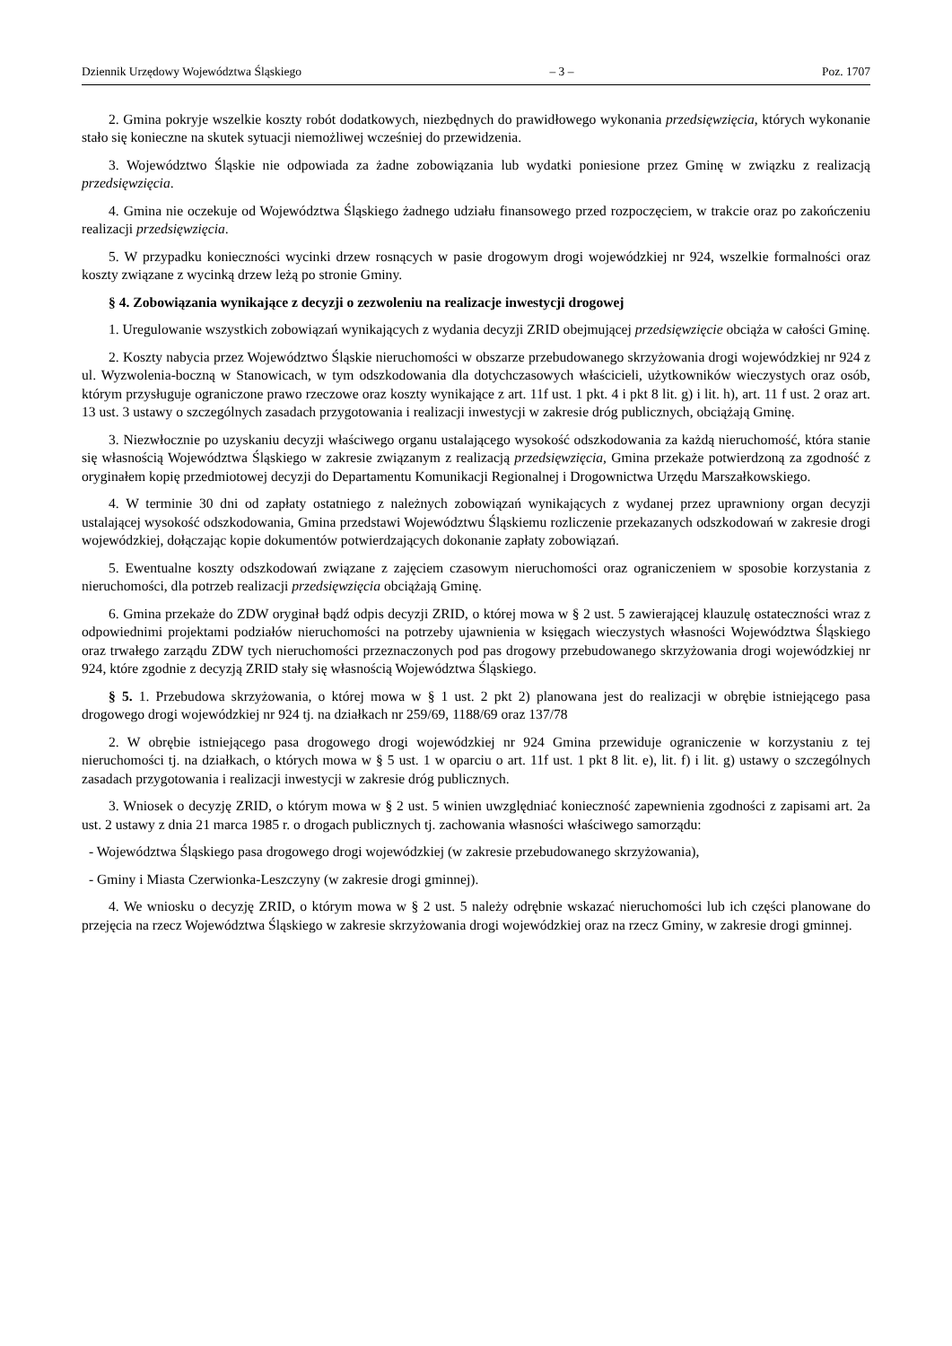Dziennik Urzędowy Województwa Śląskiego – 3 – Poz. 1707
2. Gmina pokryje wszelkie koszty robót dodatkowych, niezbędnych do prawidłowego wykonania przedsięwzięcia, których wykonanie stało się konieczne na skutek sytuacji niemożliwej wcześniej do przewidzenia.
3. Województwo Śląskie nie odpowiada za żadne zobowiązania lub wydatki poniesione przez Gminę w związku z realizacją przedsięwzięcia.
4. Gmina nie oczekuje od Województwa Śląskiego żadnego udziału finansowego przed rozpoczęciem, w trakcie oraz po zakończeniu realizacji przedsięwzięcia.
5. W przypadku konieczności wycinki drzew rosnących w pasie drogowym drogi wojewódzkiej nr 924, wszelkie formalności oraz koszty związane z wycinką drzew leżą po stronie Gminy.
§ 4. Zobowiązania wynikające z decyzji o zezwoleniu na realizacje inwestycji drogowej
1. Uregulowanie wszystkich zobowiązań wynikających z wydania decyzji ZRID obejmującej przedsięwzięcie obciąża w całości Gminę.
2. Koszty nabycia przez Województwo Śląskie nieruchomości w obszarze przebudowanego skrzyżowania drogi wojewódzkiej nr 924 z ul. Wyzwolenia-boczną w Stanowicach, w tym odszkodowania dla dotychczasowych właścicieli, użytkowników wieczystych oraz osób, którym przysługuje ograniczone prawo rzeczowe oraz koszty wynikające z art. 11f ust. 1 pkt. 4 i pkt 8 lit. g) i lit. h), art. 11 f ust. 2 oraz art. 13 ust. 3 ustawy o szczególnych zasadach przygotowania i realizacji inwestycji w zakresie dróg publicznych, obciążają Gminę.
3. Niezwłocznie po uzyskaniu decyzji właściwego organu ustalającego wysokość odszkodowania za każdą nieruchomość, która stanie się własnością Województwa Śląskiego w zakresie związanym z realizacją przedsięwzięcia, Gmina przekaże potwierdzoną za zgodność z oryginałem kopię przedmiotowej decyzji do Departamentu Komunikacji Regionalnej i Drogownictwa Urzędu Marszałkowskiego.
4. W terminie 30 dni od zapłaty ostatniego z należnych zobowiązań wynikających z wydanej przez uprawniony organ decyzji ustalającej wysokość odszkodowania, Gmina przedstawi Województwu Śląskiemu rozliczenie przekazanych odszkodowań w zakresie drogi wojewódzkiej, dołączając kopie dokumentów potwierdzających dokonanie zapłaty zobowiązań.
5. Ewentualne koszty odszkodowań związane z zajęciem czasowym nieruchomości oraz ograniczeniem w sposobie korzystania z nieruchomości, dla potrzeb realizacji przedsięwzięcia obciążają Gminę.
6. Gmina przekaże do ZDW oryginał bądź odpis decyzji ZRID, o której mowa w § 2 ust. 5 zawierającej klauzulę ostateczności wraz z odpowiednimi projektami podziałów nieruchomości na potrzeby ujawnienia w księgach wieczystych własności Województwa Śląskiego oraz trwałego zarządu ZDW tych nieruchomości przeznaczonych pod pas drogowy przebudowanego skrzyżowania drogi wojewódzkiej nr 924, które zgodnie z decyzją ZRID stały się własnością Województwa Śląskiego.
§ 5. 1. Przebudowa skrzyżowania, o której mowa w § 1 ust. 2 pkt 2) planowana jest do realizacji w obrębie istniejącego pasa drogowego drogi wojewódzkiej nr 924 tj. na działkach nr 259/69, 1188/69 oraz 137/78
2. W obrębie istniejącego pasa drogowego drogi wojewódzkiej nr 924 Gmina przewiduje ograniczenie w korzystaniu z tej nieruchomości tj. na działkach, o których mowa w § 5 ust. 1 w oparciu o art. 11f ust. 1 pkt 8 lit. e), lit. f) i lit. g) ustawy o szczególnych zasadach przygotowania i realizacji inwestycji w zakresie dróg publicznych.
3. Wniosek o decyzję ZRID, o którym mowa w § 2 ust. 5 winien uwzględniać konieczność zapewnienia zgodności z zapisami art. 2a ust. 2 ustawy z dnia 21 marca 1985 r. o drogach publicznych tj. zachowania własności właściwego samorządu:
- Województwa Śląskiego pasa drogowego drogi wojewódzkiej (w zakresie przebudowanego skrzyżowania),
- Gminy i Miasta Czerwionka-Leszczyny (w zakresie drogi gminnej).
4. We wniosku o decyzję ZRID, o którym mowa w § 2 ust. 5 należy odrębnie wskazać nieruchomości lub ich części planowane do przejęcia na rzecz Województwa Śląskiego w zakresie skrzyżowania drogi wojewódzkiej oraz na rzecz Gminy, w zakresie drogi gminnej.